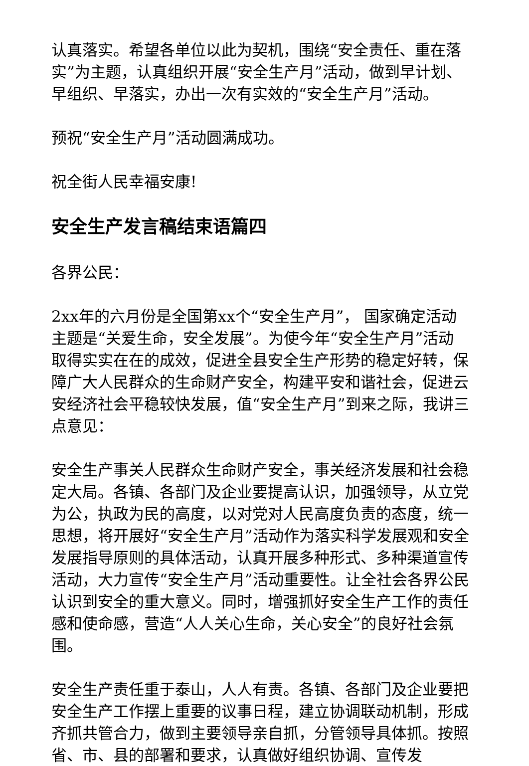认真落实。希望各单位以此为契机，围绕“安全责任、重在落实”为主题，认真组织开展“安全生产月”活动，做到早计划、早组织、早落实，办出一次有实效的“安全生产月”活动。
预祝“安全生产月”活动圆满成功。
祝全街人民幸福安康!
安全生产发言稿结束语篇四
各界公民：
2xx年的六月份是全国第xx个“安全生产月”， 国家确定活动主题是“关爱生命，安全发展”。为使今年“安全生产月”活动取得实实在在的成效，促进全县安全生产形势的稳定好转，保障广大人民群众的生命财产安全，构建平安和谐社会，促进云安经济社会平稳较快发展，值“安全生产月”到来之际，我讲三点意见：
安全生产事关人民群众生命财产安全，事关经济发展和社会稳定大局。各镇、各部门及企业要提高认识，加强领导，从立党为公，执政为民的高度，以对党对人民高度负责的态度，统一思想，将开展好“安全生产月”活动作为落实科学发展观和安全发展指导原则的具体活动，认真开展多种形式、多种渠道宣传活动，大力宣传“安全生产月”活动重要性。让全社会各界公民认识到安全的重大意义。同时，增强抓好安全生产工作的责任感和使命感，营造“人人关心生命，关心安全”的良好社会氛围。
安全生产责任重于泰山，人人有责。各镇、各部门及企业要把安全生产工作摆上重要的议事日程，建立协调联动机制，形成齐抓共管合力，做到主要领导亲自抓，分管领导具体抓。按照省、市、县的部署和要求，认真做好组织协调、宣传发